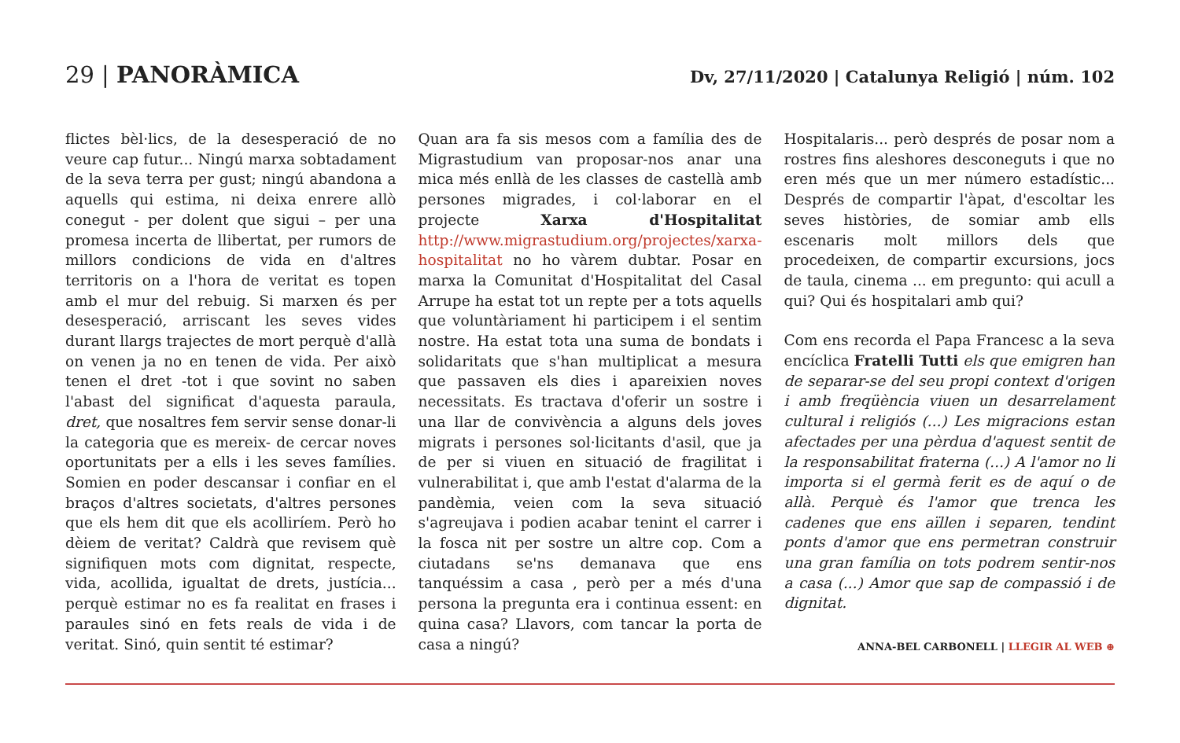29 | PANORÀMICA
Dv, 27/11/2020 | Catalunya Religió | núm. 102
flictes bèl·lics, de la desesperació de no veure cap futur... Ningú marxa sobtadament de la seva terra per gust; ningú abandona a aquells qui estima, ni deixa enrere allò conegut - per dolent que sigui – per una promesa incerta de llibertat, per rumors de millors condicions de vida en d'altres territoris on a l'hora de veritat es topen amb el mur del rebuig. Si marxen és per desesperació, arriscant les seves vides durant llargs trajectes de mort perquè d'allà on venen ja no en tenen de vida. Per això tenen el dret -tot i que sovint no saben l'abast del significat d'aquesta paraula, dret, que nosaltres fem servir sense donar-li la categoria que es mereix- de cercar noves oportunitats per a ells i les seves famílies. Somien en poder descansar i confiar en el braços d'altres societats, d'altres persones que els hem dit que els acolliríem. Però ho dèiem de veritat? Caldrà que revisem què signifiquen mots com dignitat, respecte, vida, acollida, igualtat de drets, justícia... perquè estimar no es fa realitat en frases i paraules sinó en fets reals de vida i de veritat. Sinó, quin sentit té estimar?
Quan ara fa sis mesos com a família des de Migrastudium van proposar-nos anar una mica més enllà de les classes de castellà amb persones migrades, i col·laborar en el projecte Xarxa d'Hospitalitat http://www.migrastudium.org/projectes/xarxa-hospitalitat no ho vàrem dubtar. Posar en marxa la Comunitat d'Hospitalitat del Casal Arrupe ha estat tot un repte per a tots aquells que voluntàriament hi participem i el sentim nostre. Ha estat tota una suma de bondats i solidaritats que s'han multiplicat a mesura que passaven els dies i apareixien noves necessitats. Es tractava d'oferir un sostre i una llar de convivència a alguns dels joves migrats i persones sol·licitants d'asil, que ja de per si viuen en situació de fragilitat i vulnerabilitat i, que amb l'estat d'alarma de la pandèmia, veien com la seva situació s'agreujava i podien acabar tenint el carrer i la fosca nit per sostre un altre cop. Com a ciutadans se'ns demanava que ens tanquéssim a casa , però per a més d'una persona la pregunta era i continua essent: en quina casa? Llavors, com tancar la porta de casa a ningú?
Hospitalaris... però després de posar nom a rostres fins aleshores desconeguts i que no eren més que un mer número estadístic... Després de compartir l'àpat, d'escoltar les seves històries, de somiar amb ells escenaris molt millors dels que procedeixen, de compartir excursions, jocs de taula, cinema ... em pregunto: qui acull a qui? Qui és hospitalari amb qui?
Com ens recorda el Papa Francesc a la seva encíclica Fratelli Tutti els que emigren han de separar-se del seu propi context d'origen i amb freqüència viuen un desarrelament cultural i religiós (...) Les migracions estan afectades per una pèrdua d'aquest sentit de la responsabilitat fraterna (...) A l'amor no li importa si el germà ferit es de aquí o de allà. Perquè és l'amor que trenca les cadenes que ens aïllen i separen, tendint ponts d'amor que ens permetran construir una gran família on tots podrem sentir-nos a casa (...) Amor que sap de compassió i de dignitat.
ANNA-BEL CARBONELL | LLEGIR AL WEB ⊕